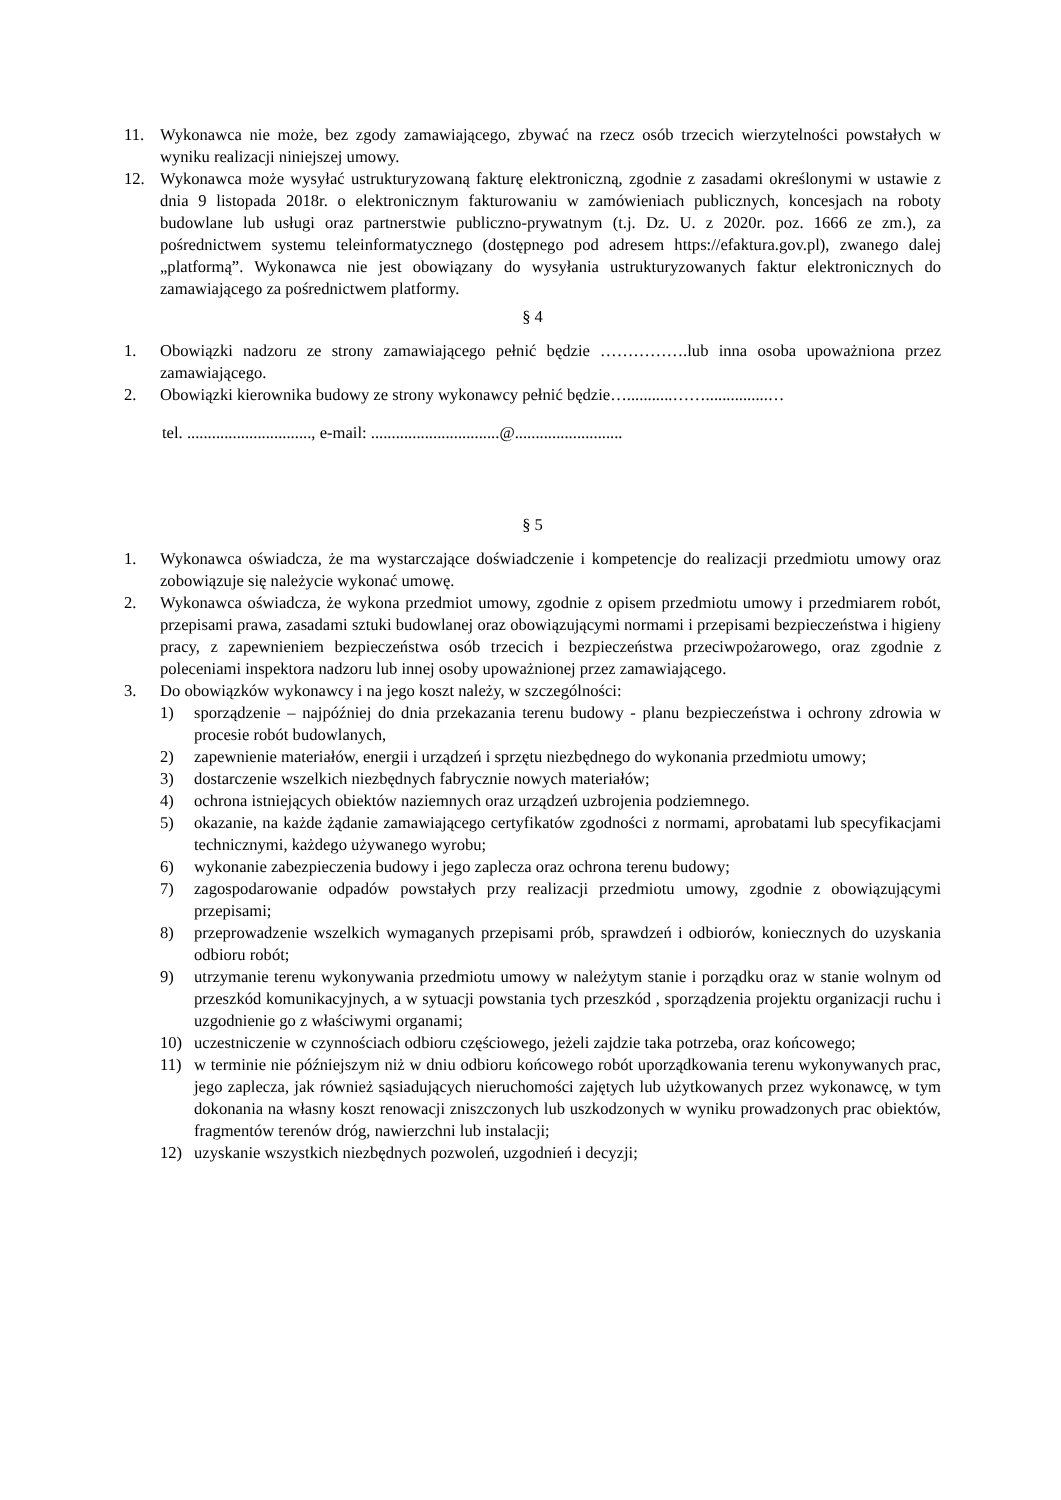11. Wykonawca nie może, bez zgody zamawiającego, zbywać na rzecz osób trzecich wierzytelności powstałych w wyniku realizacji niniejszej umowy.
12. Wykonawca może wysyłać ustrukturyzowaną fakturę elektroniczną, zgodnie z zasadami określonymi w ustawie z dnia 9 listopada 2018r. o elektronicznym fakturowaniu w zamówieniach publicznych, koncesjach na roboty budowlane lub usługi oraz partnerstwie publiczno-prywatnym (t.j. Dz. U. z 2020r. poz. 1666 ze zm.), za pośrednictwem systemu teleinformatycznego (dostępnego pod adresem https://efaktura.gov.pl), zwanego dalej „platformą”. Wykonawca nie jest obowiązany do wysyłania ustrukturyzowanych faktur elektronicznych do zamawiającego za pośrednictwem platformy.
§ 4
1. Obowiązki nadzoru ze strony zamawiającego pełnić będzie …………….lub inna osoba upoważniona przez zamawiającego.
2. Obowiązki kierownika budowy ze strony wykonawcy pełnić będzie…...........……...............…
tel. .............................., e-mail: ...............................@..........................
§ 5
1. Wykonawca oświadcza, że ma wystarczające doświadczenie i kompetencje do realizacji przedmiotu umowy oraz zobowiązuje się należycie wykonać umowę.
2. Wykonawca oświadcza, że wykona przedmiot umowy, zgodnie z opisem przedmiotu umowy i przedmiarem robót, przepisami prawa, zasadami sztuki budowlanej oraz obowiązującymi normami i przepisami bezpieczeństwa i higieny pracy, z zapewnieniem bezpieczeństwa osób trzecich i bezpieczeństwa przeciwpożarowego, oraz zgodnie z poleceniami inspektora nadzoru lub innej osoby upoważnionej przez zamawiającego.
3. Do obowiązków wykonawcy i na jego koszt należy, w szczególności:
1) sporządzenie – najpóźniej do dnia przekazania terenu budowy - planu bezpieczeństwa i ochrony zdrowia w procesie robót budowlanych,
2) zapewnienie materiałów, energii i urządzeń i sprzętu niezbędnego do wykonania przedmiotu umowy;
3) dostarczenie wszelkich niezbędnych fabrycznie nowych materiałów;
4) ochrona istniejących obiektów naziemnych oraz urządzeń uzbrojenia podziemnego.
5) okazanie, na każde żądanie zamawiającego certyfikatów zgodności z normami, aprobatami lub specyfikacjami technicznymi, każdego używanego wyrobu;
6) wykonanie zabezpieczenia budowy i jego zaplecza oraz ochrona terenu budowy;
7) zagospodarowanie odpadów powstałych przy realizacji przedmiotu umowy, zgodnie z obowiązującymi przepisami;
8) przeprowadzenie wszelkich wymaganych przepisami prób, sprawdzeń i odbiorów, koniecznych do uzyskania odbioru robót;
9) utrzymanie terenu wykonywania przedmiotu umowy w należytym stanie i porządku oraz w stanie wolnym od przeszkód komunikacyjnych, a w sytuacji powstania tych przeszkód , sporządzenia projektu organizacji ruchu i uzgodnienie go z właściwymi organami;
10) uczestniczenie w czynnościach odbioru częściowego, jeżeli zajdzie taka potrzeba, oraz końcowego;
11) w terminie nie późniejszym niż w dniu odbioru końcowego robót uporządkowania terenu wykonywanych prac, jego zaplecza, jak również sąsiadujących nieruchomości zajętych lub użytkowanych przez wykonawcę, w tym dokonania na własny koszt renowacji zniszczonych lub uszkodzonych w wyniku prowadzonych prac obiektów, fragmentów terenów dróg, nawierzchni lub instalacji;
12) uzyskanie wszystkich niezbędnych pozwoleń, uzgodnień i decyzji;